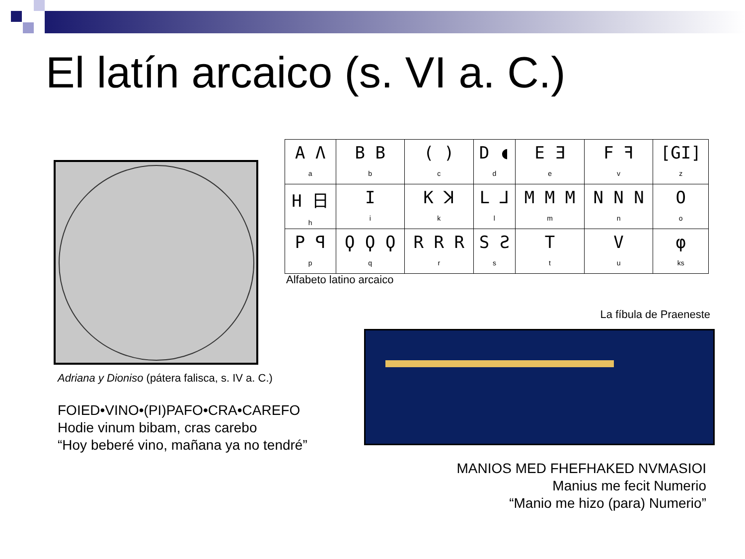El latín arcaico (s. VI a. C.)
Adriana y Dioniso (pátera falisca, s. IV a. C.)
FOIED•VINO•(PI)PAFO•CRA•CAREFO
Hodie vinum bibam, cras carebo
“Hoy beberé vino, mañana ya no tendré”
| A Λ a | B B b | ( ) c | D ◖ d | E Ǝ e | F ꟻ v | [GI] z |
| H 日 h | I i | K ꓘ k | L ⅃ l | M M M m | N N N n | O o |
| P ꟼ p | Ϙ Ϙ Ϙ q | R R R r | S Ƨ s | T t | V u | φ ks |
Alfabeto latino arcaico
La fíbula de Praeneste
MANIOS MED FHEFHAKED NVMASIOI
Manius me fecit Numerio
“Manio me hizo (para) Numerio”